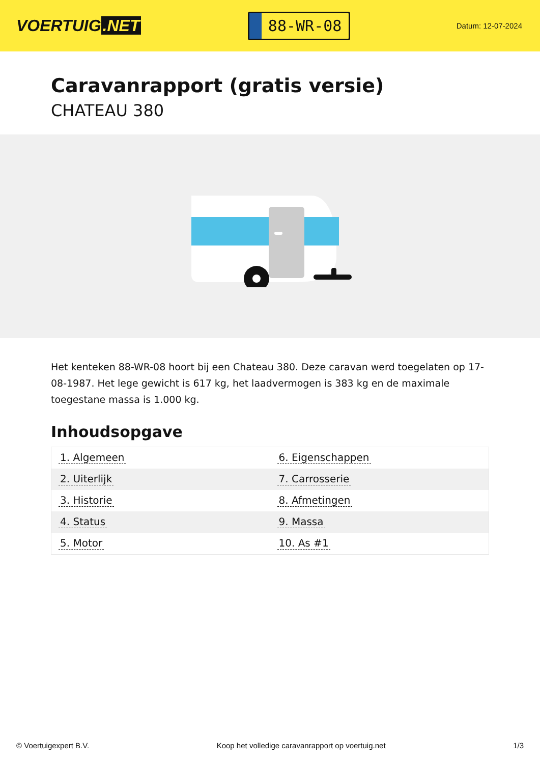VOERTUIG.NET
88-WR-08
Datum: 12-07-2024
Caravanrapport (gratis versie)
CHATEAU 380
Het kenteken 88-WR-08 hoort bij een Chateau 380. Deze caravan werd toegelaten op 17-08-1987. Het lege gewicht is 617 kg, het laadvermogen is 383 kg en de maximale toegestane massa is 1.000 kg.
Inhoudsopgave
| 1. Algemeen | 6. Eigenschappen |
| 2. Uiterlijk | 7. Carrosserie |
| 3. Historie | 8. Afmetingen |
| 4. Status | 9. Massa |
| 5. Motor | 10. As #1 |
© Voertuigexpert B.V. Koop het volledige caravanrapport op voertuig.net 1/3